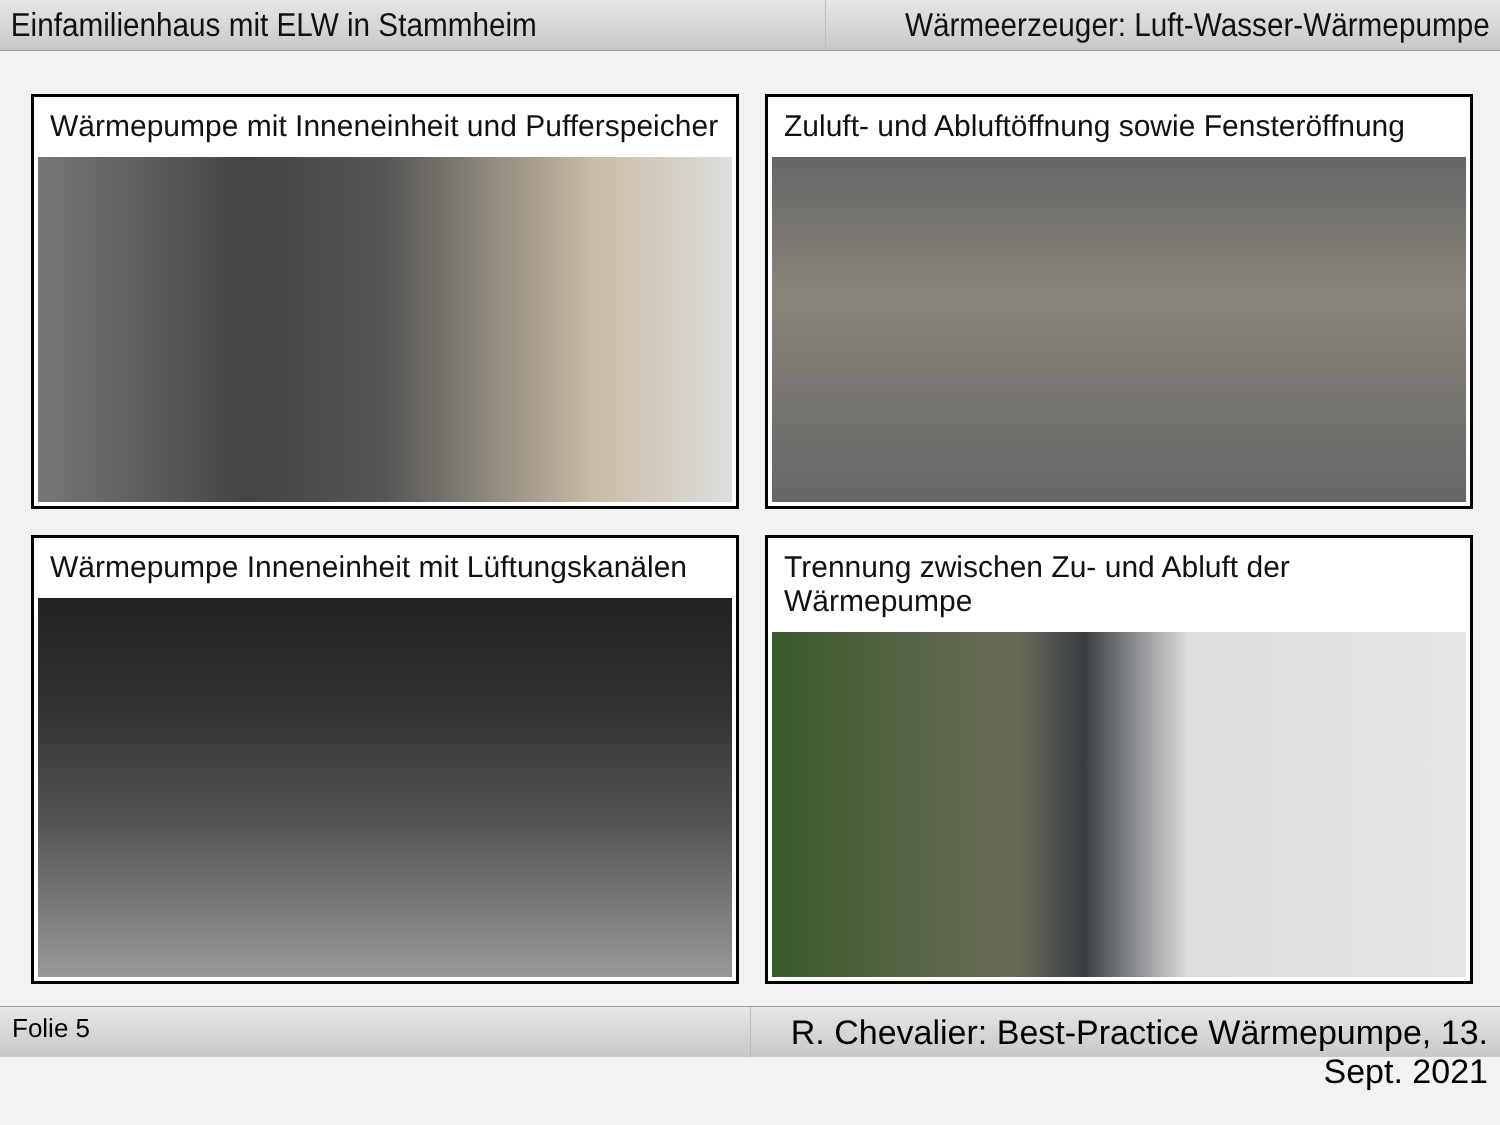Einfamilienhaus mit ELW in Stammheim
Wärmeerzeuger: Luft-Wasser-Wärmepumpe
Wärmepumpe mit Inneneinheit und Pufferspeicher
Zuluft- und Abluftöffnung sowie Fensteröffnung
Wärmepumpe Inneneinheit mit Lüftungskanälen
Trennung zwischen Zu- und Abluft der Wärmepumpe
Folie 5
R. Chevalier: Best-Practice Wärmepumpe, 13. Sept. 2021